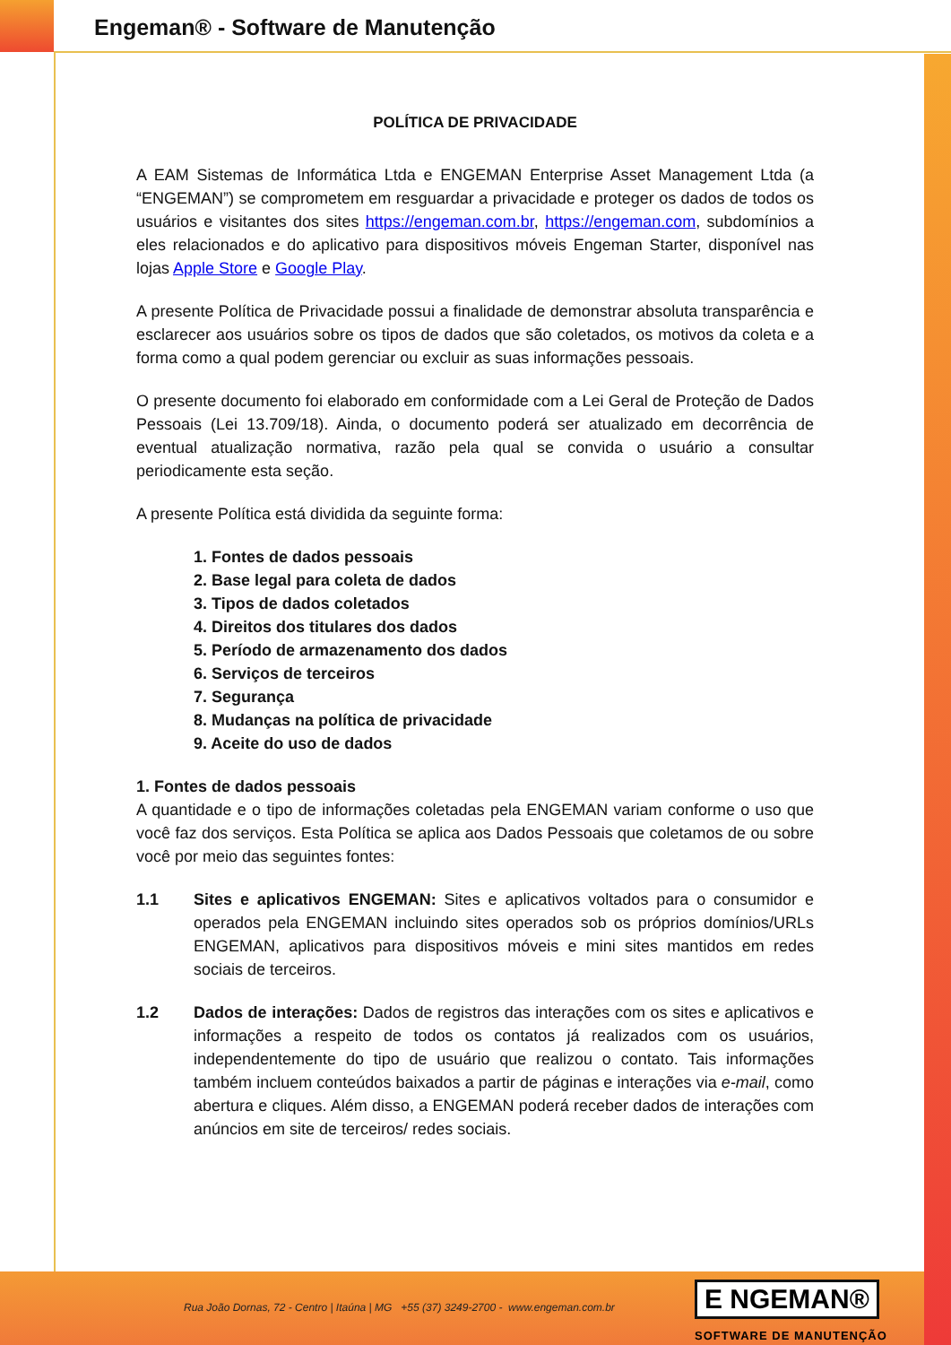Engeman® - Software de Manutenção
POLÍTICA DE PRIVACIDADE
A EAM Sistemas de Informática Ltda e ENGEMAN Enterprise Asset Management Ltda (a “ENGEMAN”) se comprometem em resguardar a privacidade e proteger os dados de todos os usuários e visitantes dos sites https://engeman.com.br, https://engeman.com, subdomínios a eles relacionados e do aplicativo para dispositivos móveis Engeman Starter, disponível nas lojas Apple Store e Google Play.
A presente Política de Privacidade possui a finalidade de demonstrar absoluta transparência e esclarecer aos usuários sobre os tipos de dados que são coletados, os motivos da coleta e a forma como a qual podem gerenciar ou excluir as suas informações pessoais.
O presente documento foi elaborado em conformidade com a Lei Geral de Proteção de Dados Pessoais (Lei 13.709/18). Ainda, o documento poderá ser atualizado em decorrência de eventual atualização normativa, razão pela qual se convida o usuário a consultar periodicamente esta seção.
A presente Política está dividida da seguinte forma:
1. Fontes de dados pessoais
2. Base legal para coleta de dados
3. Tipos de dados coletados
4. Direitos dos titulares dos dados
5. Período de armazenamento dos dados
6. Serviços de terceiros
7. Segurança
8. Mudanças na política de privacidade
9. Aceite do uso de dados
1. Fontes de dados pessoais
A quantidade e o tipo de informações coletadas pela ENGEMAN variam conforme o uso que você faz dos serviços. Esta Política se aplica aos Dados Pessoais que coletamos de ou sobre você por meio das seguintes fontes:
1.1 Sites e aplicativos ENGEMAN: Sites e aplicativos voltados para o consumidor e operados pela ENGEMAN incluindo sites operados sob os próprios domínios/URLs ENGEMAN, aplicativos para dispositivos móveis e mini sites mantidos em redes sociais de terceiros.
1.2 Dados de interações: Dados de registros das interações com os sites e aplicativos e informações a respeito de todos os contatos já realizados com os usuários, independentemente do tipo de usuário que realizou o contato. Tais informações também incluem conteúdos baixados a partir de páginas e interações via e-mail, como abertura e cliques. Além disso, a ENGEMAN poderá receber dados de interações com anúncios em site de terceiros/ redes sociais.
Rua João Dornas, 72 - Centro | Itaúna | MG +55 (37) 3249-2700 - www.engeman.com.br
E NGEMAN®
SOFTWARE DE MANUTENÇÃO